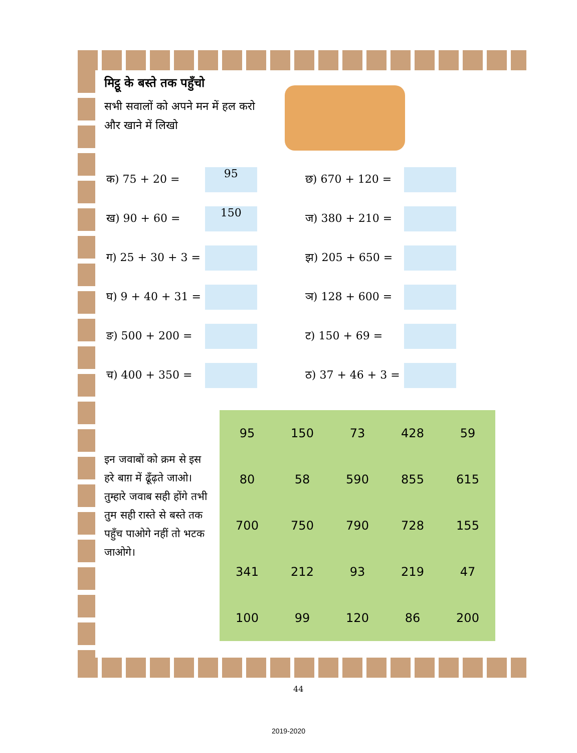मिट्ठू के बस्ते तक पहुँचो
सभी सवालों को अपने मन में हल करो और खाने में लिखो
| क) 75 + 20 = | 95 | | छ) 670 + 120 = | |
| ख) 90 + 60 = | 150 | | ज) 380 + 210 = | |
| ग) 25 + 30 + 3 = | | | झ) 205 + 650 = | |
| घ) 9 + 40 + 31 = | | | ञ) 128 + 600 = | |
| ङ) 500 + 200 = | | | ट) 150 + 69 = | |
| च) 400 + 350 = | | | ठ) 37 + 46 + 3 = | |
इन जवाबों को क्रम से इस हरे बाग़ में ढूँढ़ते जाओ। तुम्हारे जवाब सही होंगे तभी तुम सही रास्ते से बस्ते तक पहुँच पाओगे नहीं तो भटक जाओगे।
| 95 | 150 | 73 | 428 | 59 |
| 80 | 58 | 590 | 855 | 615 |
| 700 | 750 | 790 | 728 | 155 |
| 341 | 212 | 93 | 219 | 47 |
| 100 | 99 | 120 | 86 | 200 |
44
2019-2020